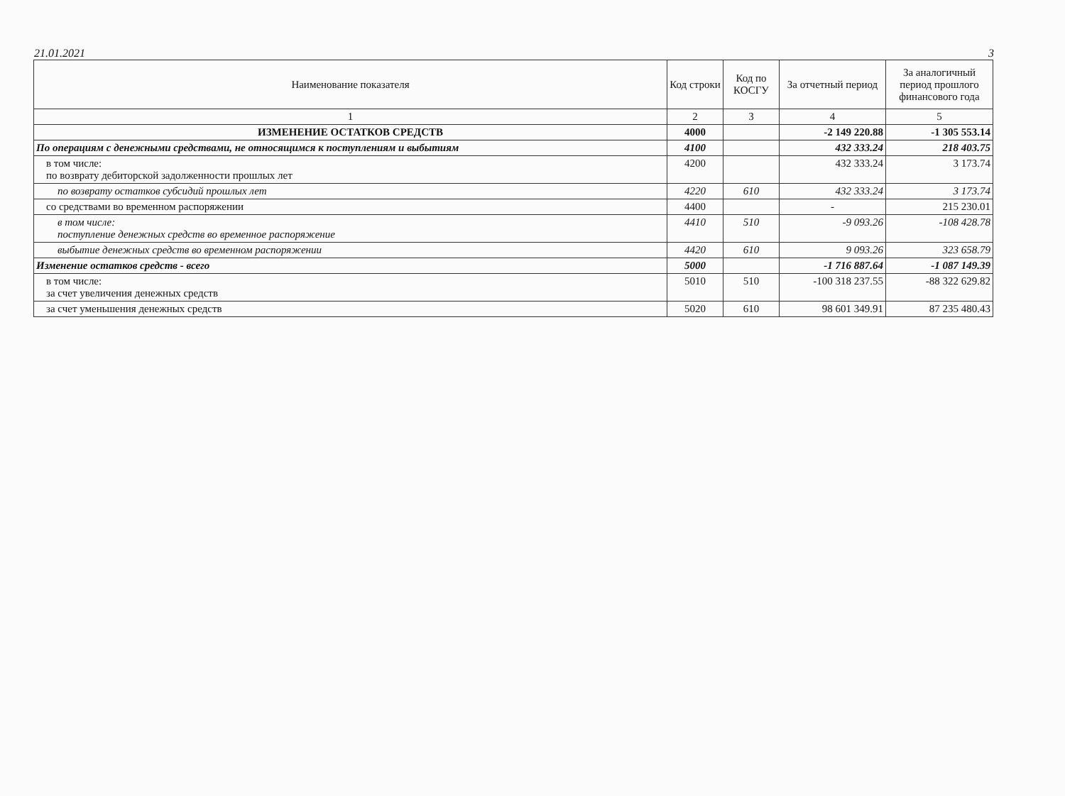21.01.2021 3
| Наименование показателя | Код строки | Код по КОСГУ | За отчетный период | За аналогичный период прошлого финансового года |
| --- | --- | --- | --- | --- |
| 1 | 2 | 3 | 4 | 5 |
| ИЗМЕНЕНИЕ ОСТАТКОВ СРЕДСТВ | 4000 | | -2 149 220.88 | -1 305 553.14 |
| По операциям с денежными средствами, не относящимся к поступлениям и выбытиям | 4100 | | 432 333.24 | 218 403.75 |
| в том числе: по возврату дебиторской задолженности прошлых лет | 4200 | | 432 333.24 | 3 173.74 |
| по возврату остатков субсидий прошлых лет | 4220 | 610 | 432 333.24 | 3 173.74 |
| со средствами во временном распоряжении | 4400 | | - | 215 230.01 |
| в том числе: поступление денежных средств во временное распоряжение | 4410 | 510 | -9 093.26 | -108 428.78 |
| выбытие денежных средств во временном распоряжении | 4420 | 610 | 9 093.26 | 323 658.79 |
| Изменение остатков средств - всего | 5000 | | -1 716 887.64 | -1 087 149.39 |
| в том числе: за счет увеличения денежных средств | 5010 | 510 | -100 318 237.55 | -88 322 629.82 |
| за счет уменьшения денежных средств | 5020 | 610 | 98 601 349.91 | 87 235 480.43 |